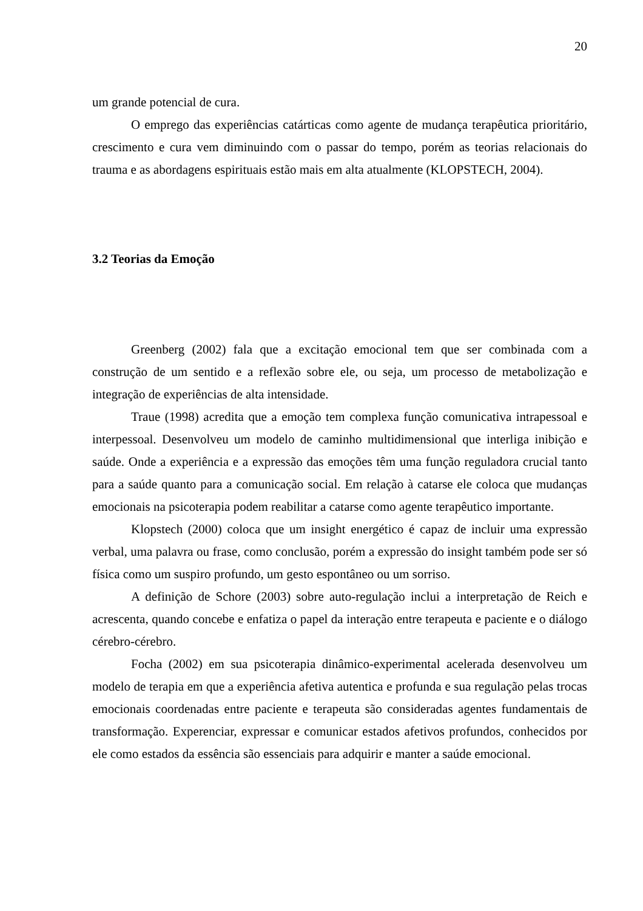20
um grande potencial de cura.
O emprego das experiências catárticas como agente de mudança terapêutica prioritário, crescimento e cura vem diminuindo com o passar do tempo, porém as teorias relacionais do trauma e as abordagens espirituais estão mais em alta atualmente (KLOPSTECH, 2004).
3.2 Teorias da Emoção
Greenberg (2002) fala que a excitação emocional tem que ser combinada com a construção de um sentido e a reflexão sobre ele, ou seja, um processo de metabolização e integração de experiências de alta intensidade.
Traue (1998) acredita que a emoção tem complexa função comunicativa intrapessoal e interpessoal. Desenvolveu um modelo de caminho multidimensional que interliga inibição e saúde. Onde a experiência e a expressão das emoções têm uma função reguladora crucial tanto para a saúde quanto para a comunicação social. Em relação à catarse ele coloca que mudanças emocionais na psicoterapia podem reabilitar a catarse como agente terapêutico importante.
Klopstech (2000) coloca que um insight energético é capaz de incluir uma expressão verbal, uma palavra ou frase, como conclusão, porém a expressão do insight também pode ser só física como um suspiro profundo, um gesto espontâneo ou um sorriso.
A definição de Schore (2003) sobre auto-regulação inclui a interpretação de Reich e acrescenta, quando concebe e enfatiza o papel da interação entre terapeuta e paciente e o diálogo cérebro-cérebro.
Focha (2002) em sua psicoterapia dinâmico-experimental acelerada desenvolveu um modelo de terapia em que a experiência afetiva autentica e profunda e sua regulação pelas trocas emocionais coordenadas entre paciente e terapeuta são consideradas agentes fundamentais de transformação. Experenciar, expressar e comunicar estados afetivos profundos, conhecidos por ele como estados da essência são essenciais para adquirir e manter a saúde emocional.